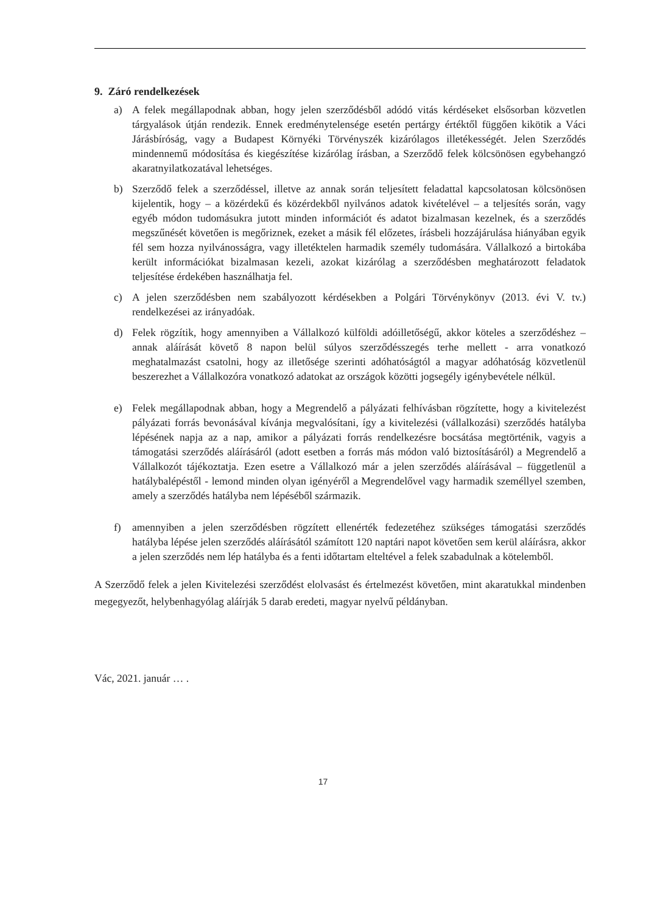9. Záró rendelkezések
a) A felek megállapodnak abban, hogy jelen szerződésből adódó vitás kérdéseket elsősorban közvetlen tárgyalások útján rendezik. Ennek eredménytelensége esetén pertárgy értéktől függően kikötik a Váci Járásbíróság, vagy a Budapest Környéki Törvényszék kizárólagos illetékességét. Jelen Szerződés mindennemű módosítása és kiegészítése kizárólag írásban, a Szerződő felek kölcsönösen egybehangzó akaratnyilatkozatával lehetséges.
b) Szerződő felek a szerződéssel, illetve az annak során teljesített feladattal kapcsolatosan kölcsönösen kijelentik, hogy – a közérdekű és közérdekből nyilvános adatok kivételével – a teljesítés során, vagy egyéb módon tudomásukra jutott minden információt és adatot bizalmasan kezelnek, és a szerződés megszűnését követően is megőriznek, ezeket a másik fél előzetes, írásbeli hozzájárulása hiányában egyik fél sem hozza nyilvánosságra, vagy illetéktelen harmadik személy tudomására. Vállalkozó a birtokába került információkat bizalmasan kezeli, azokat kizárólag a szerződésben meghatározott feladatok teljesítése érdekében használhatja fel.
c) A jelen szerződésben nem szabályozott kérdésekben a Polgári Törvénykönyv (2013. évi V. tv.) rendelkezései az irányadóak.
d) Felek rögzítik, hogy amennyiben a Vállalkozó külföldi adóilletőségű, akkor köteles a szerződéshez – annak aláírását követő 8 napon belül súlyos szerződésszegés terhe mellett - arra vonatkozó meghatalmazást csatolni, hogy az illetősége szerinti adóhatóságtól a magyar adóhatóság közvetlenül beszerezhet a Vállalkozóra vonatkozó adatokat az országok közötti jogsegély igénybevétele nélkül.
e) Felek megállapodnak abban, hogy a Megrendelő a pályázati felhívásban rögzítette, hogy a kivitelezést pályázati forrás bevonásával kívánja megvalósítani, így a kivitelezési (vállalkozási) szerződés hatályba lépésének napja az a nap, amikor a pályázati forrás rendelkezésre bocsátása megtörténik, vagyis a támogatási szerződés aláírásáról (adott esetben a forrás más módon való biztosításáról) a Megrendelő a Vállalkozót tájékoztatja. Ezen esetre a Vállalkozó már a jelen szerződés aláírásával – függetlenül a hatálybalépéstől - lemond minden olyan igényéről a Megrendelővel vagy harmadik személlyel szemben, amely a szerződés hatályba nem lépéséből származik.
f) amennyiben a jelen szerződésben rögzített ellenérték fedezetéhez szükséges támogatási szerződés hatályba lépése jelen szerződés aláírásától számított 120 naptári napot követően sem kerül aláírásra, akkor a jelen szerződés nem lép hatályba és a fenti időtartam elteltével a felek szabadulnak a kötelemből.
A Szerződő felek a jelen Kivitelezési szerződést elolvasást és értelmezést követően, mint akaratukkal mindenben megegyezőt, helybenhagyólag aláírják 5 darab eredeti, magyar nyelvű példányban.
Vác, 2021. január … .
17